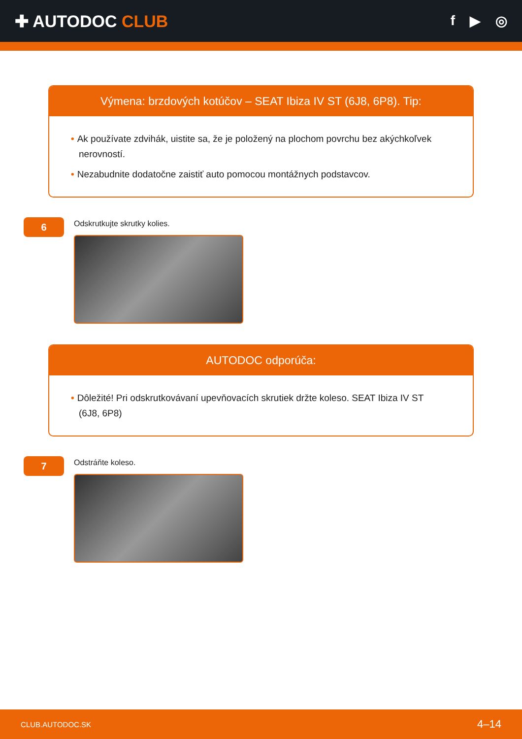✚ AUTODOC CLUB
f ▶ ◎
Výmena: brzdových kotúčov – SEAT Ibiza IV ST (6J8, 6P8). Tip:
• Ak používate zdvihák, uistite sa, že je položený na plochom povrchu bez akýchkoľvek nerovností.
• Nezabudnite dodatočne zaistiť auto pomocou montážnych podstavcov.
6
Odskrutkujte skrutky kolies.
AUTODOC odporúča:
• Dôležité! Pri odskrutkovávaní upevňovacích skrutiek držte koleso. SEAT Ibiza IV ST (6J8, 6P8)
7
Odstráňte koleso.
CLUB.AUTODOC.SK 4–14